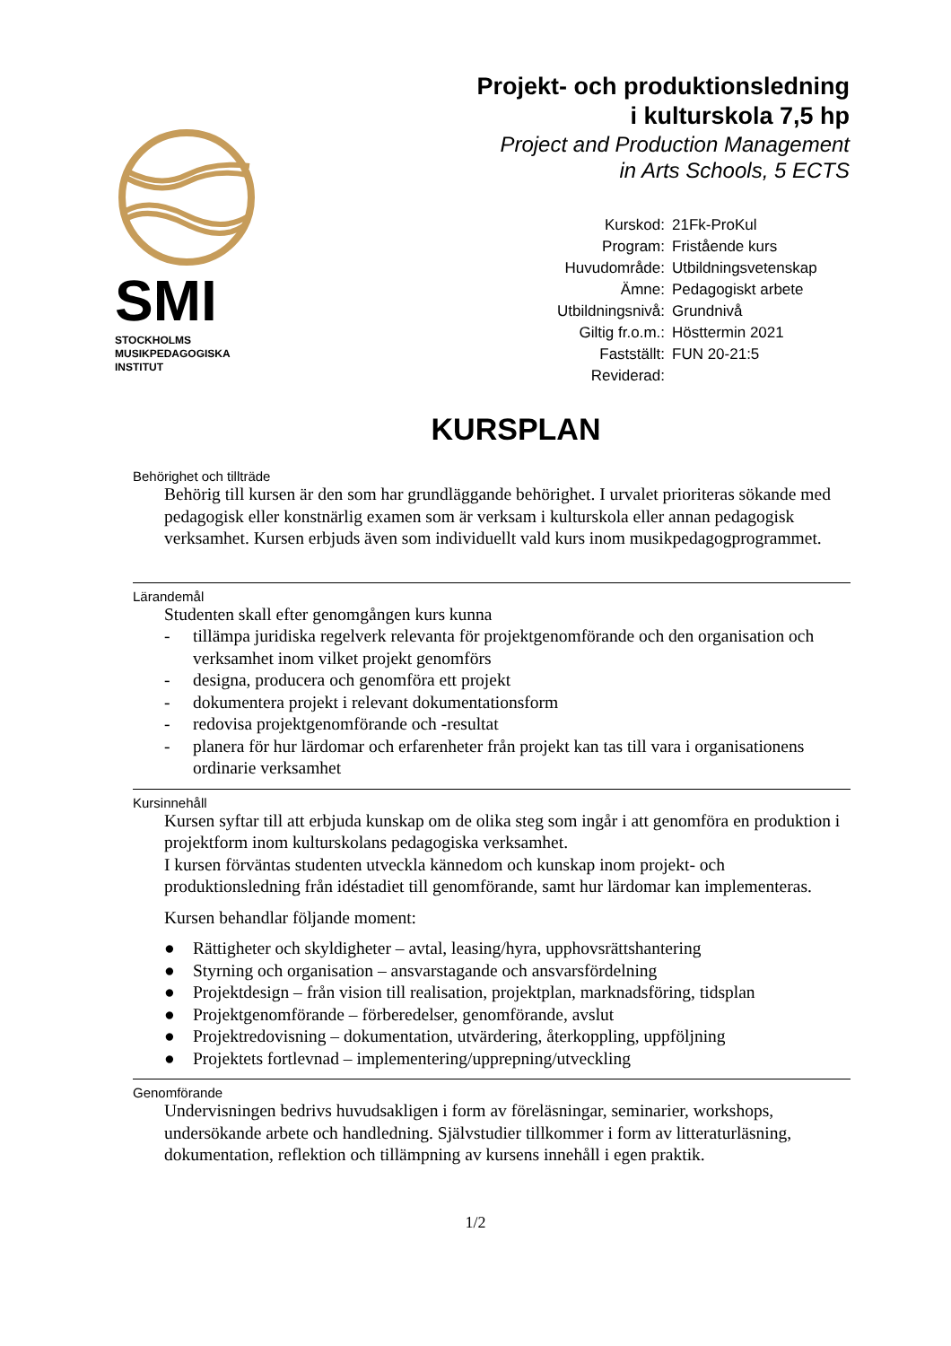SMI
STOCKHOLMS
MUSIKPEDAGOGISKA
INSTITUT
Projekt- och produktionsledning
i kulturskola 7,5 hp
Project and Production Management
in Arts Schools, 5 ECTS
| Kurskod: | 21Fk-ProKul |
| Program: | Fristående kurs |
| Huvudområde: | Utbildningsvetenskap |
| Ämne: | Pedagogiskt arbete |
| Utbildningsnivå: | Grundnivå |
| Giltig fr.o.m.: | Hösttermin 2021 |
| Fastställt: | FUN 20-21:5 |
| Reviderad: | |
KURSPLAN
Behörighet och tillträde
Behörig till kursen är den som har grundläggande behörighet. I urvalet prioriteras sökande med pedagogisk eller konstnärlig examen som är verksam i kulturskola eller annan pedagogisk verksamhet. Kursen erbjuds även som individuellt vald kurs inom musikpedagogprogrammet.
Lärandemål
Studenten skall efter genomgången kurs kunna
- tillämpa juridiska regelverk relevanta för projektgenomförande och den organisation och verksamhet inom vilket projekt genomförs
- designa, producera och genomföra ett projekt
- dokumentera projekt i relevant dokumentationsform
- redovisa projektgenomförande och -resultat
- planera för hur lärdomar och erfarenheter från projekt kan tas till vara i organisationens ordinarie verksamhet
Kursinnehåll
Kursen syftar till att erbjuda kunskap om de olika steg som ingår i att genomföra en produktion i projektform inom kulturskolans pedagogiska verksamhet.
I kursen förväntas studenten utveckla kännedom och kunskap inom projekt- och produktionsledning från idéstadiet till genomförande, samt hur lärdomar kan implementeras.
Kursen behandlar följande moment:
● Rättigheter och skyldigheter – avtal, leasing/hyra, upphovsrättshantering
● Styrning och organisation – ansvarstagande och ansvarsfördelning
● Projektdesign – från vision till realisation, projektplan, marknadsföring, tidsplan
● Projektgenomförande – förberedelser, genomförande, avslut
● Projektredovisning – dokumentation, utvärdering, återkoppling, uppföljning
● Projektets fortlevnad – implementering/upprepning/utveckling
Genomförande
Undervisningen bedrivs huvudsakligen i form av föreläsningar, seminarier, workshops, undersökande arbete och handledning. Självstudier tillkommer i form av litteraturläsning, dokumentation, reflektion och tillämpning av kursens innehåll i egen praktik.
1/2